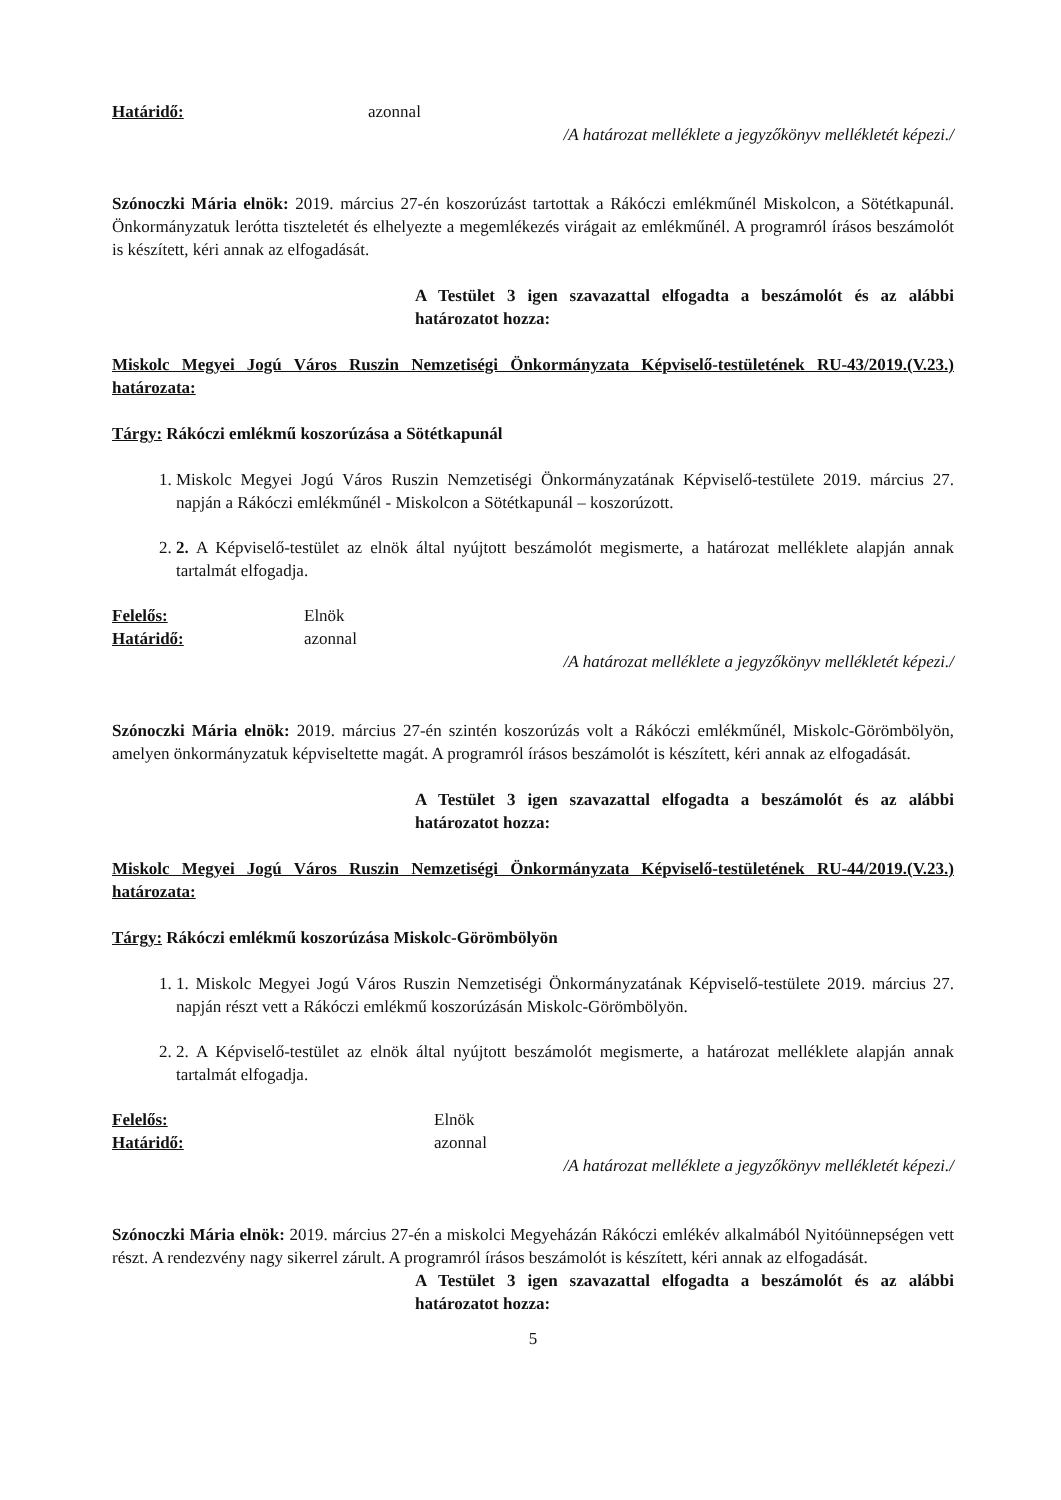Határidő: azonnal
/A határozat melléklete a jegyzőkönyv mellékletét képezi./
Szónoczki Mária elnök: 2019. március 27-én koszorúzást tartottak a Rákóczi emlékműnél Miskolcon, a Sötétkapunál. Önkormányzatuk lerótta tiszteletét és elhelyezte a megemlékezés virágait az emlékműnél. A programról írásos beszámolót is készített, kéri annak az elfogadását.
A Testület 3 igen szavazattal elfogadta a beszámolót és az alábbi határozatot hozza:
Miskolc Megyei Jogú Város Ruszin Nemzetiségi Önkormányzata Képviselő-testületének RU-43/2019.(V.23.) határozata:
Tárgy: Rákóczi emlékmű koszorúzása a Sötétkapunál
1. Miskolc Megyei Jogú Város Ruszin Nemzetiségi Önkormányzatának Képviselő-testülete 2019. március 27. napján a Rákóczi emlékműnél - Miskolcon a Sötétkapunál – koszorúzott.
2. 2. A Képviselő-testület az elnök által nyújtott beszámolót megismerte, a határozat melléklete alapján annak tartalmát elfogadja.
Felelős: Elnök
Határidő: azonnal
/A határozat melléklete a jegyzőkönyv mellékletét képezi./
Szónoczki Mária elnök: 2019. március 27-én szintén koszorúzás volt a Rákóczi emlékműnél, Miskolc-Görömbölyön, amelyen önkormányzatuk képviseltette magát. A programról írásos beszámolót is készített, kéri annak az elfogadását.
A Testület 3 igen szavazattal elfogadta a beszámolót és az alábbi határozatot hozza:
Miskolc Megyei Jogú Város Ruszin Nemzetiségi Önkormányzata Képviselő-testületének RU-44/2019.(V.23.) határozata:
Tárgy: Rákóczi emlékmű koszorúzása Miskolc-Görömbölyön
1. 1. Miskolc Megyei Jogú Város Ruszin Nemzetiségi Önkormányzatának Képviselő-testülete 2019. március 27. napján részt vett a Rákóczi emlékmű koszorúzásán Miskolc-Görömbölyön.
2. 2. A Képviselő-testület az elnök által nyújtott beszámolót megismerte, a határozat melléklete alapján annak tartalmát elfogadja.
Felelős: Elnök
Határidő: azonnal
/A határozat melléklete a jegyzőkönyv mellékletét képezi./
Szónoczki Mária elnök: 2019. március 27-én a miskolci Megyeházán Rákóczi emlékév alkalmából Nyitóünnepségen vett részt. A rendezvény nagy sikerrel zárult. A programról írásos beszámolót is készített, kéri annak az elfogadását.
A Testület 3 igen szavazattal elfogadta a beszámolót és az alábbi határozatot hozza:
5